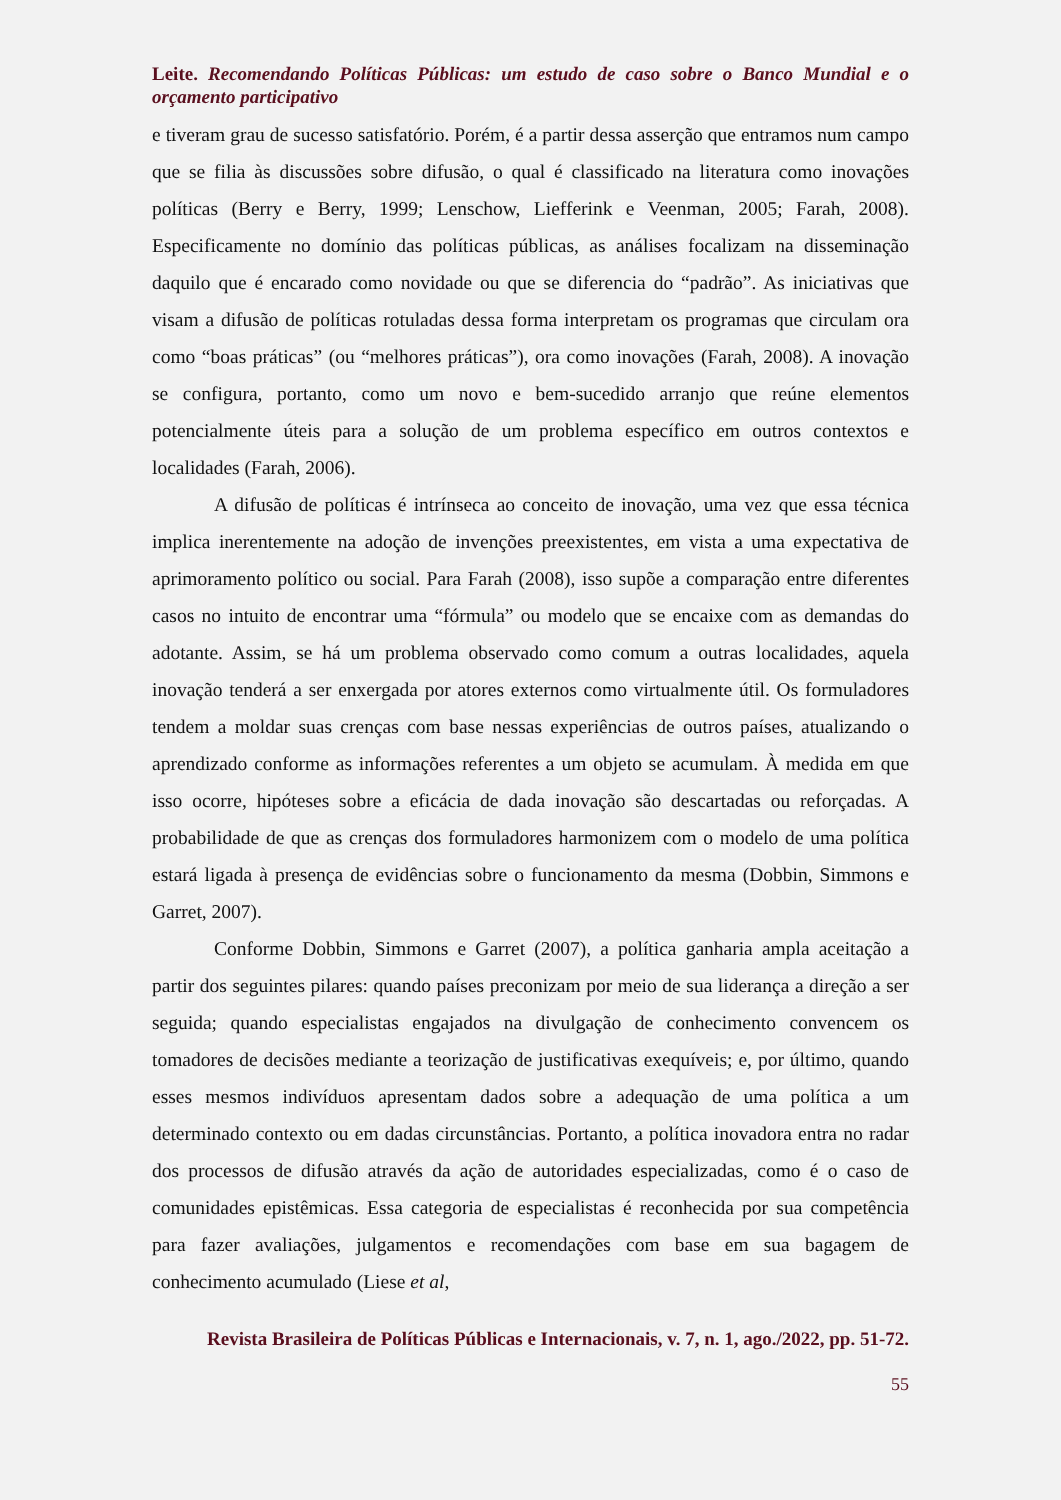Leite. Recomendando Políticas Públicas: um estudo de caso sobre o Banco Mundial e o orçamento participativo
e tiveram grau de sucesso satisfatório. Porém, é a partir dessa asserção que entramos num campo que se filia às discussões sobre difusão, o qual é classificado na literatura como inovações políticas (Berry e Berry, 1999; Lenschow, Liefferink e Veenman, 2005; Farah, 2008). Especificamente no domínio das políticas públicas, as análises focalizam na disseminação daquilo que é encarado como novidade ou que se diferencia do “padrão”. As iniciativas que visam a difusão de políticas rotuladas dessa forma interpretam os programas que circulam ora como “boas práticas” (ou “melhores práticas”), ora como inovações (Farah, 2008). A inovação se configura, portanto, como um novo e bem-sucedido arranjo que reúne elementos potencialmente úteis para a solução de um problema específico em outros contextos e localidades (Farah, 2006).
A difusão de políticas é intrínseca ao conceito de inovação, uma vez que essa técnica implica inerentemente na adoção de invenções preexistentes, em vista a uma expectativa de aprimoramento político ou social. Para Farah (2008), isso supõe a comparação entre diferentes casos no intuito de encontrar uma “fórmula” ou modelo que se encaixe com as demandas do adotante. Assim, se há um problema observado como comum a outras localidades, aquela inovação tenderá a ser enxergada por atores externos como virtualmente útil. Os formuladores tendem a moldar suas crenças com base nessas experiências de outros países, atualizando o aprendizado conforme as informações referentes a um objeto se acumulam. À medida em que isso ocorre, hipóteses sobre a eficácia de dada inovação são descartadas ou reforçadas. A probabilidade de que as crenças dos formuladores harmonizem com o modelo de uma política estará ligada à presença de evidências sobre o funcionamento da mesma (Dobbin, Simmons e Garret, 2007).
Conforme Dobbin, Simmons e Garret (2007), a política ganharia ampla aceitação a partir dos seguintes pilares: quando países preconizam por meio de sua liderança a direção a ser seguida; quando especialistas engajados na divulgação de conhecimento convencem os tomadores de decisões mediante a teorização de justificativas exequíveis; e, por último, quando esses mesmos indivíduos apresentam dados sobre a adequação de uma política a um determinado contexto ou em dadas circunstâncias. Portanto, a política inovadora entra no radar dos processos de difusão através da ação de autoridades especializadas, como é o caso de comunidades epistêmicas. Essa categoria de especialistas é reconhecida por sua competência para fazer avaliações, julgamentos e recomendações com base em sua bagagem de conhecimento acumulado (Liese et al,
Revista Brasileira de Políticas Públicas e Internacionais, v. 7, n. 1, ago./2022, pp. 51-72.
55